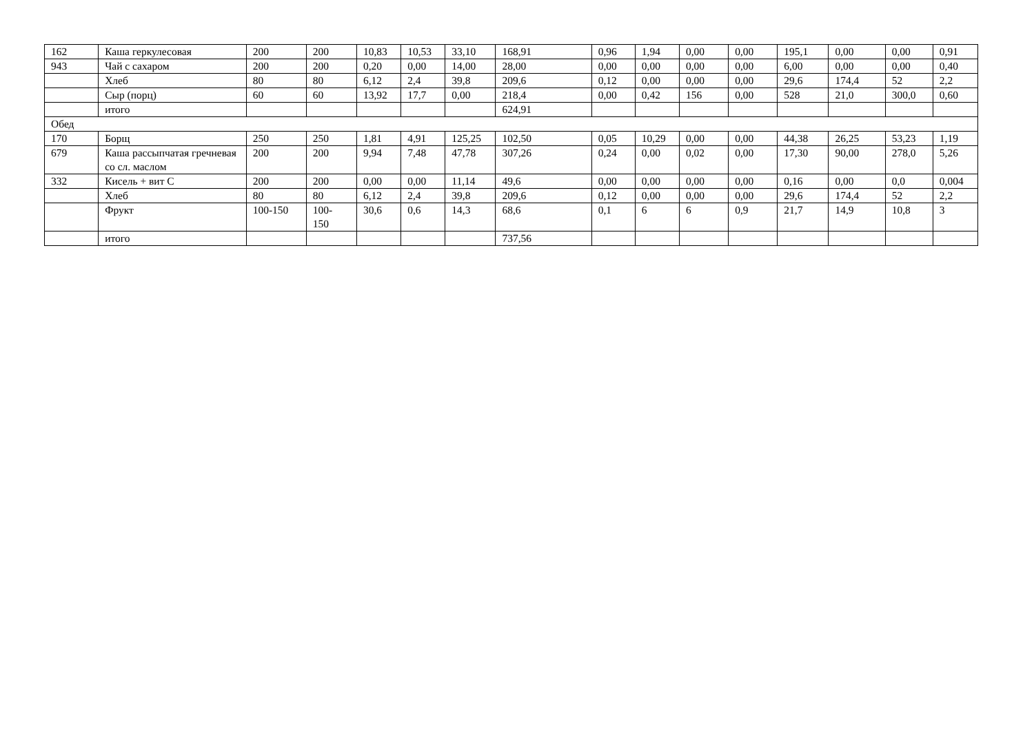| 162 | Каша геркулесовая | 200 | 200 | 10,83 | 10,53 | 33,10 | 168,91 | 0,96 | 1,94 | 0,00 | 0,00 | 195,1 | 0,00 | 0,00 | 0,91 |
| 943 | Чай с сахаром | 200 | 200 | 0,20 | 0,00 | 14,00 | 28,00 | 0,00 | 0,00 | 0,00 | 0,00 | 6,00 | 0,00 | 0,00 | 0,40 |
| | Хлеб | 80 | 80 | 6,12 | 2,4 | 39,8 | 209,6 | 0,12 | 0,00 | 0,00 | 0,00 | 29,6 | 174,4 | 52 | 2,2 |
| | Сыр (порц) | 60 | 60 | 13,92 | 17,7 | 0,00 | 218,4 | 0,00 | 0,42 | 156 | 0,00 | 528 | 21,0 | 300,0 | 0,60 |
| | итого | | | | | | 624,91 | | | | | | | | |
| Обед | | | | | | | | | | | | | | | |
| 170 | Борщ | 250 | 250 | 1,81 | 4,91 | 125,25 | 102,50 | 0,05 | 10,29 | 0,00 | 0,00 | 44,38 | 26,25 | 53,23 | 1,19 |
| 679 | Каша рассыпчатая гречневая со сл. маслом | 200 | 200 | 9,94 | 7,48 | 47,78 | 307,26 | 0,24 | 0,00 | 0,02 | 0,00 | 17,30 | 90,00 | 278,0 | 5,26 |
| 332 | Кисель + вит С | 200 | 200 | 0,00 | 0,00 | 11,14 | 49,6 | 0,00 | 0,00 | 0,00 | 0,00 | 0,16 | 0,00 | 0,0 | 0,004 |
| | Хлеб | 80 | 80 | 6,12 | 2,4 | 39,8 | 209,6 | 0,12 | 0,00 | 0,00 | 0,00 | 29,6 | 174,4 | 52 | 2,2 |
| | Фрукт | 100-150 | 100- 150 | 30,6 | 0,6 | 14,3 | 68,6 | 0,1 | 6 | 6 | 0,9 | 21,7 | 14,9 | 10,8 | 3 |
| | итого | | | | | | 737,56 | | | | | | | | |